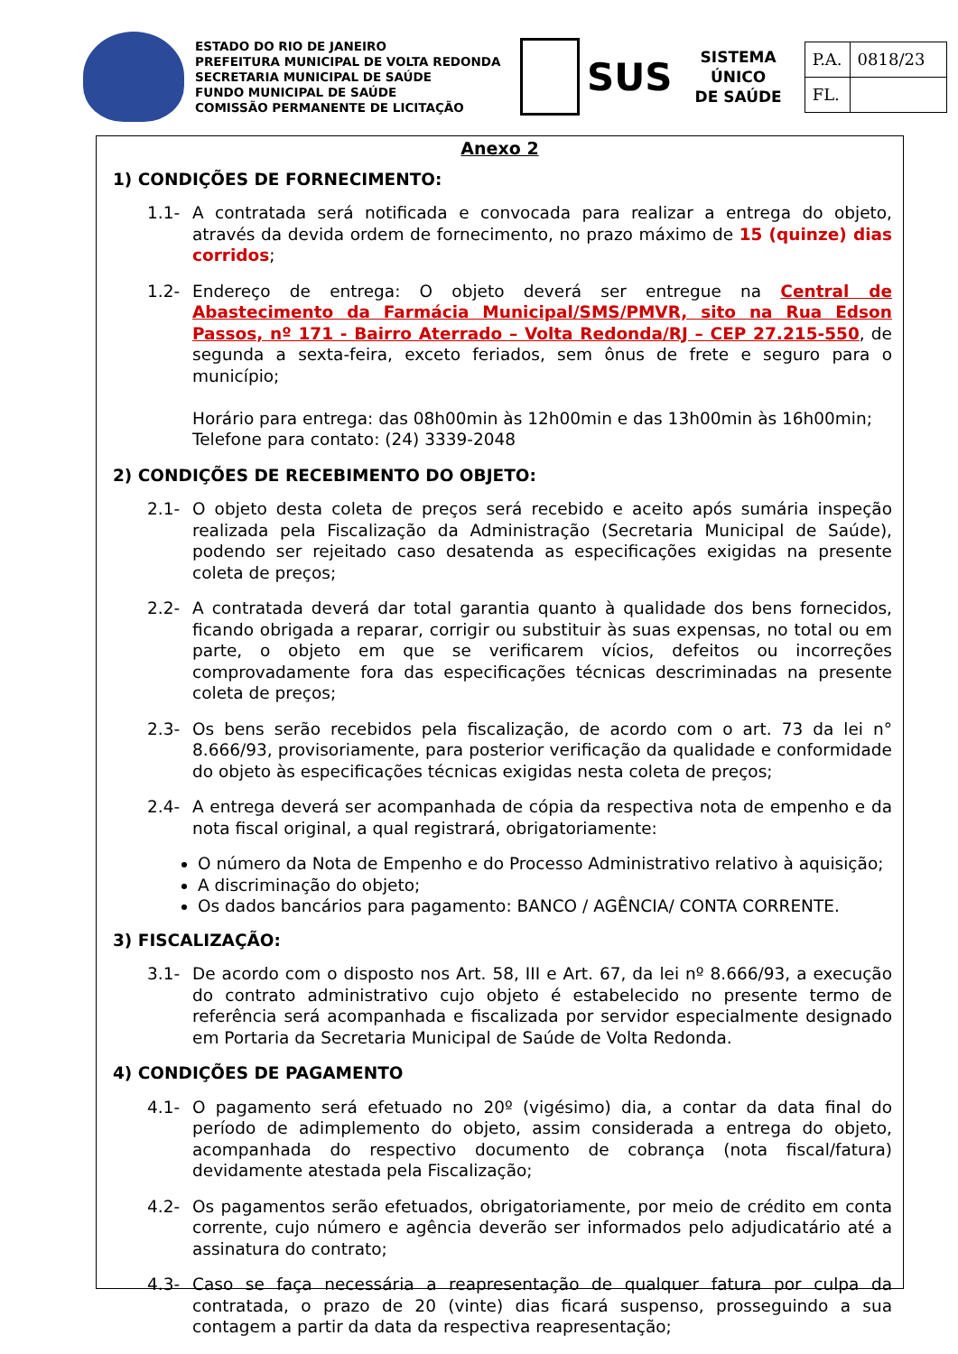ESTADO DO RIO DE JANEIRO
PREFEITURA MUNICIPAL DE VOLTA REDONDA
SECRETARIA MUNICIPAL DE SAÚDE
FUNDO MUNICIPAL DE SAÚDE
COMISSÃO PERMANENTE DE LICITAÇÃO
SUS
SISTEMA
ÚNICO
DE SAÚDE
| P.A. | 0818/23 |
| FL. | |
Anexo 2
1) CONDIÇÕES DE FORNECIMENTO:
1.1- A contratada será notificada e convocada para realizar a entrega do objeto, através da devida ordem de fornecimento, no prazo máximo de 15 (quinze) dias corridos;
1.2- Endereço de entrega: O objeto deverá ser entregue na Central de Abastecimento da Farmácia Municipal/SMS/PMVR, sito na Rua Edson Passos, nº 171 - Bairro Aterrado – Volta Redonda/RJ – CEP 27.215-550, de segunda a sexta-feira, exceto feriados, sem ônus de frete e seguro para o município;
Horário para entrega: das 08h00min às 12h00min e das 13h00min às 16h00min;
Telefone para contato: (24) 3339-2048
2) CONDIÇÕES DE RECEBIMENTO DO OBJETO:
2.1- O objeto desta coleta de preços será recebido e aceito após sumária inspeção realizada pela Fiscalização da Administração (Secretaria Municipal de Saúde), podendo ser rejeitado caso desatenda as especificações exigidas na presente coleta de preços;
2.2- A contratada deverá dar total garantia quanto à qualidade dos bens fornecidos, ficando obrigada a reparar, corrigir ou substituir às suas expensas, no total ou em parte, o objeto em que se verificarem vícios, defeitos ou incorreções comprovadamente fora das especificações técnicas descriminadas na presente coleta de preços;
2.3- Os bens serão recebidos pela fiscalização, de acordo com o art. 73 da lei n° 8.666/93, provisoriamente, para posterior verificação da qualidade e conformidade do objeto às especificações técnicas exigidas nesta coleta de preços;
2.4- A entrega deverá ser acompanhada de cópia da respectiva nota de empenho e da nota fiscal original, a qual registrará, obrigatoriamente:
O número da Nota de Empenho e do Processo Administrativo relativo à aquisição;
A discriminação do objeto;
Os dados bancários para pagamento: BANCO / AGÊNCIA/ CONTA CORRENTE.
3) FISCALIZAÇÃO:
3.1- De acordo com o disposto nos Art. 58, III e Art. 67, da lei nº 8.666/93, a execução do contrato administrativo cujo objeto é estabelecido no presente termo de referência será acompanhada e fiscalizada por servidor especialmente designado em Portaria da Secretaria Municipal de Saúde de Volta Redonda.
4) CONDIÇÕES DE PAGAMENTO
4.1- O pagamento será efetuado no 20º (vigésimo) dia, a contar da data final do período de adimplemento do objeto, assim considerada a entrega do objeto, acompanhada do respectivo documento de cobrança (nota fiscal/fatura) devidamente atestada pela Fiscalização;
4.2- Os pagamentos serão efetuados, obrigatoriamente, por meio de crédito em conta corrente, cujo número e agência deverão ser informados pelo adjudicatário até a assinatura do contrato;
4.3- Caso se faça necessária a reapresentação de qualquer fatura por culpa da contratada, o prazo de 20 (vinte) dias ficará suspenso, prosseguindo a sua contagem a partir da data da respectiva reapresentação;